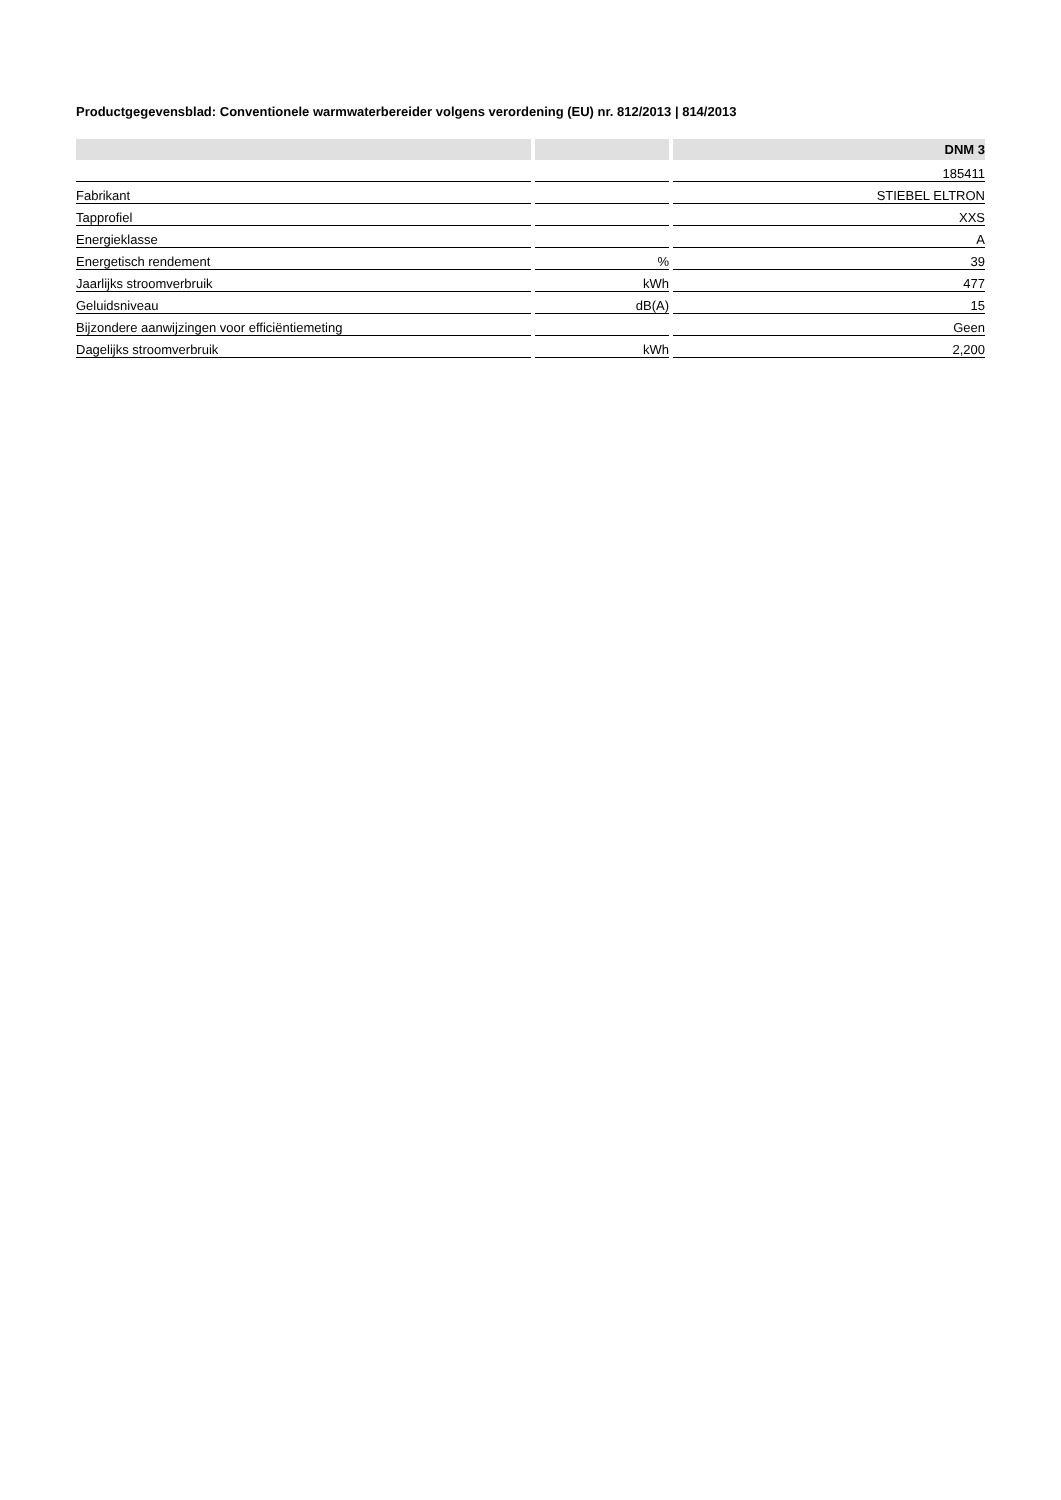Productgegevensblad: Conventionele warmwaterbereider volgens verordening (EU) nr. 812/2013 | 814/2013
| | | DNM 3 |
| --- | --- | --- |
| | | 185411 |
| Fabrikant | | STIEBEL ELTRON |
| Tapprofiel | | XXS |
| Energieklasse | | A |
| Energetisch rendement | % | 39 |
| Jaarlijks stroomverbruik | kWh | 477 |
| Geluidsniveau | dB(A) | 15 |
| Bijzondere aanwijzingen voor efficiëntiemeting | | Geen |
| Dagelijks stroomverbruik | kWh | 2,200 |